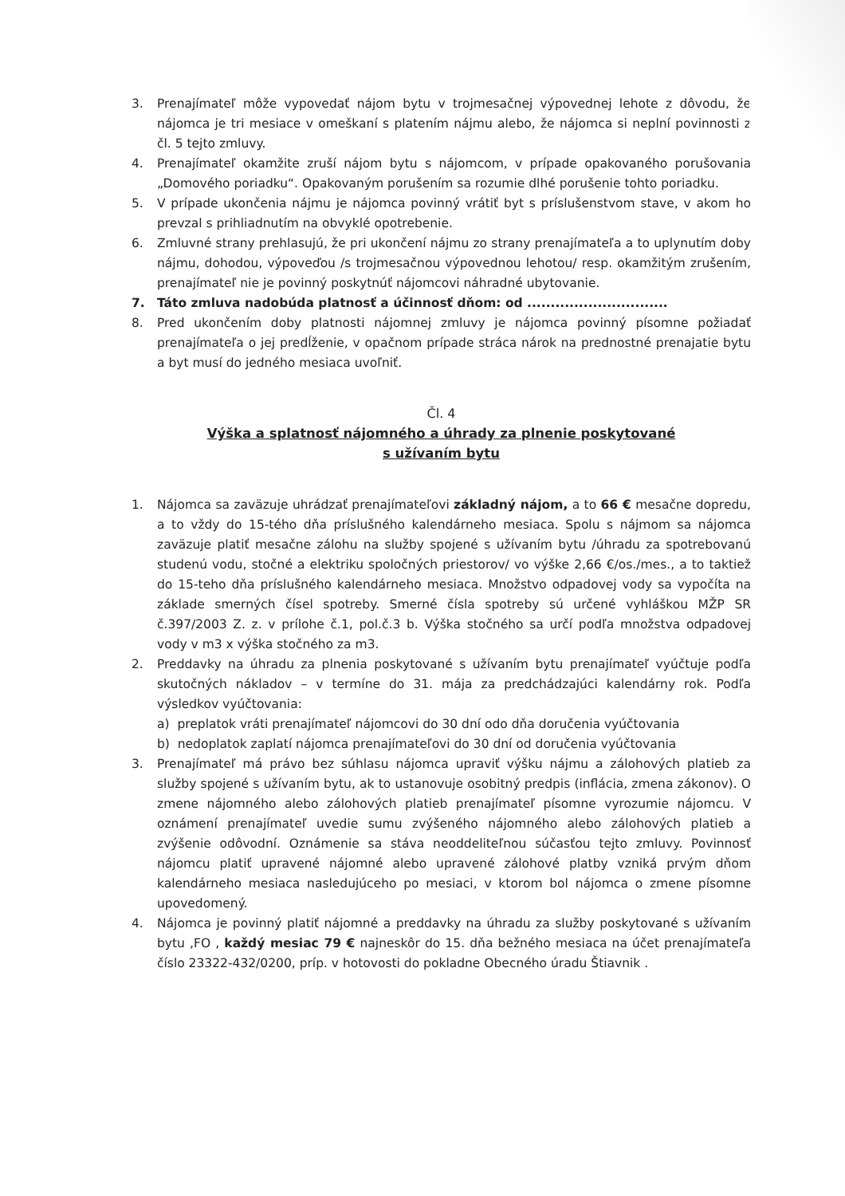3. Prenajímateľ môže vypovedať nájom bytu v trojmesačnej výpovednej lehote z dôvodu, že nájomca je tri mesiace v omeškaní s platením nájmu alebo, že nájomca si neplní povinnosti z čl. 5 tejto zmluvy.
4. Prenajímateľ okamžite zruší nájom bytu s nájomcom, v prípade opakovaného porušovania „Domového poriadku“. Opakovaným porušením sa rozumie dlhé porušenie tohto poriadku.
5. V prípade ukončenia nájmu je nájomca povinný vrátiť byt s príslušenstvom stave, v akom ho prevzal s prihliadnutím na obvyklé opotrebenie.
6. Zmluvné strany prehlasujú, že pri ukončení nájmu zo strany prenajímateľa a to uplynutím doby nájmu, dohodou, výpoveďou /s trojmesačnou výpovednou lehotou/ resp. okamžitým zrušením, prenajímateľ nie je povinný poskytnúť nájomcovi náhradné ubytovanie.
7. Táto zmluva nadobúda platnosť a účinnosť dňom: od ..............................
8. Pred ukončením doby platnosti nájomnej zmluvy je nájomca povinný písomne požiadať prenajímateľa o jej predĺženie, v opačnom prípade stráca nárok na prednostné prenajatie bytu a byt musí do jedného mesiaca uvoľniť.
Čl. 4
Výška a splatnosť nájomného a úhrady za plnenie poskytované
s užívaním bytu
1. Nájomca sa zaväzuje uhrádzať prenajímateľovi základný nájom, a to 66 € mesačne dopredu, a to vždy do 15-tého dňa príslušného kalendárneho mesiaca. Spolu s nájmom sa nájomca zaväzuje platiť mesačne zálohu na služby spojené s užívaním bytu /úhradu za spotrebovanú studenú vodu, stočné a elektriku spoločných priestorov/ vo výške 2,66 €/os./mes., a to taktiež do 15-teho dňa príslušného kalendárneho mesiaca. Množstvo odpadovej vody sa vypočíta na základe smerných čísel spotreby. Smerné čísla spotreby sú určené vyhláškou MŽP SR č.397/2003 Z. z. v prílohe č.1, pol.č.3 b. Výška stočného sa určí podľa množstva odpadovej vody v m3 x výška stočného za m3.
2. Preddavky na úhradu za plnenia poskytované s užívaním bytu prenajímateľ vyúčtuje podľa skutočných nákladov – v termíne do 31. mája za predchádzajúci kalendárny rok. Podľa výsledkov vyúčtovania:
a) preplatok vráti prenajímateľ nájomcovi do 30 dní odo dňa doručenia vyúčtovania
b) nedoplatok zaplatí nájomca prenajímateľovi do 30 dní od doručenia vyúčtovania
3. Prenajímateľ má právo bez súhlasu nájomca upraviť výšku nájmu a zálohových platieb za služby spojené s užívaním bytu, ak to ustanovuje osobitný predpis (inflácia, zmena zákonov). O zmene nájomného alebo zálohových platieb prenajímateľ písomne vyrozumie nájomcu. V oznámení prenajímateľ uvedie sumu zvýšeného nájomného alebo zálohových platieb a zvýšenie odôvodní. Oznámenie sa stáva neoddeliteľnou súčasťou tejto zmluvy. Povinnosť nájomcu platiť upravené nájomné alebo upravené zálohové platby vzniká prvým dňom kalendárneho mesiaca nasledujúceho po mesiaci, v ktorom bol nájomca o zmene písomne upovedomený.
4. Nájomca je povinný platiť nájomné a preddavky na úhradu za služby poskytované s užívaním bytu ,FO , každý mesiac 79 € najneskôr do 15. dňa bežného mesiaca na účet prenajímateľa číslo 23322-432/0200, príp. v hotovosti do pokladne Obecného úradu Štiavnik .